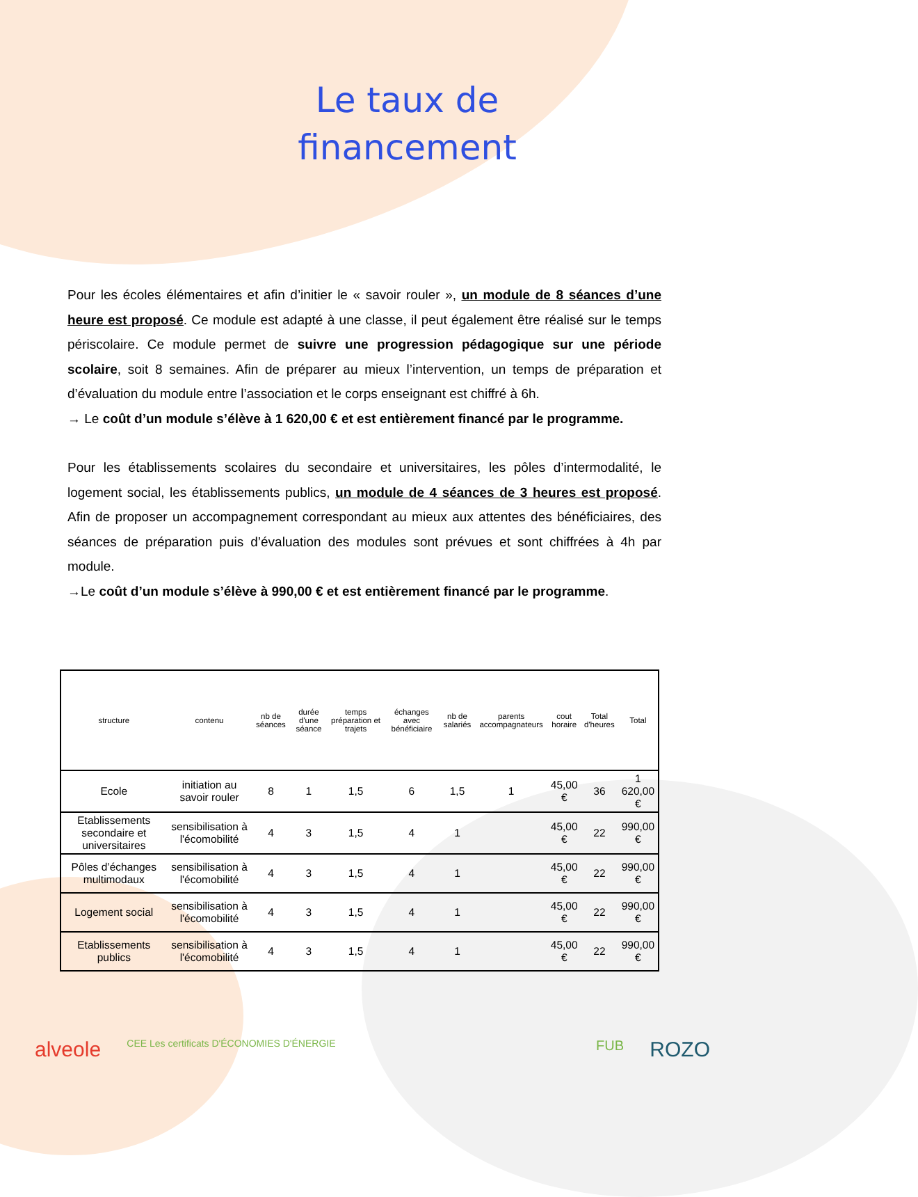Le taux de
financement
Pour les écoles élémentaires et afin d’initier le « savoir rouler », un module de 8 séances d’une heure est proposé. Ce module est adapté à une classe, il peut également être réalisé sur le temps périscolaire. Ce module permet de suivre une progression pédagogique sur une période scolaire, soit 8 semaines. Afin de préparer au mieux l’intervention, un temps de préparation et d’évaluation du module entre l’association et le corps enseignant est chiffré à 6h.
→ Le coût d’un module s’élève à 1 620,00 € et est entièrement financé par le programme.
Pour les établissements scolaires du secondaire et universitaires, les pôles d’intermodalité, le logement social, les établissements publics, un module de 4 séances de 3 heures est proposé. Afin de proposer un accompagnement correspondant au mieux aux attentes des bénéficiaires, des séances de préparation puis d’évaluation des modules sont prévues et sont chiffrées à 4h par module.
→Le coût d’un module s’élève à 990,00 € et est entièrement financé par le programme.
| structure | contenu | nb de séances | durée d'une séance | temps préparation et trajets | échanges avec bénéficiaire | nb de salariés | parents accompagnateurs | cout horaire | Total d'heures | Total |
| --- | --- | --- | --- | --- | --- | --- | --- | --- | --- | --- |
| Ecole | initiation au savoir rouler | 8 | 1 | 1,5 | 6 | 1,5 | 1 | 45,00 € | 36 | 1 620,00 € |
| Etablissements secondaire et universitaires | sensibilisation à l'écomobilité | 4 | 3 | 1,5 | 4 | 1 | | 45,00 € | 22 | 990,00 € |
| Pôles d’échanges multimodaux | sensibilisation à l'écomobilité | 4 | 3 | 1,5 | 4 | 1 | | 45,00 € | 22 | 990,00 € |
| Logement social | sensibilisation à l'écomobilité | 4 | 3 | 1,5 | 4 | 1 | | 45,00 € | 22 | 990,00 € |
| Etablissements publics | sensibilisation à l'écomobilité | 4 | 3 | 1,5 | 4 | 1 | | 45,00 € | 22 | 990,00 € |
alveole CEE Les certificats D'ÉCONOMIES D'ÉNERGIE FUB ROZO